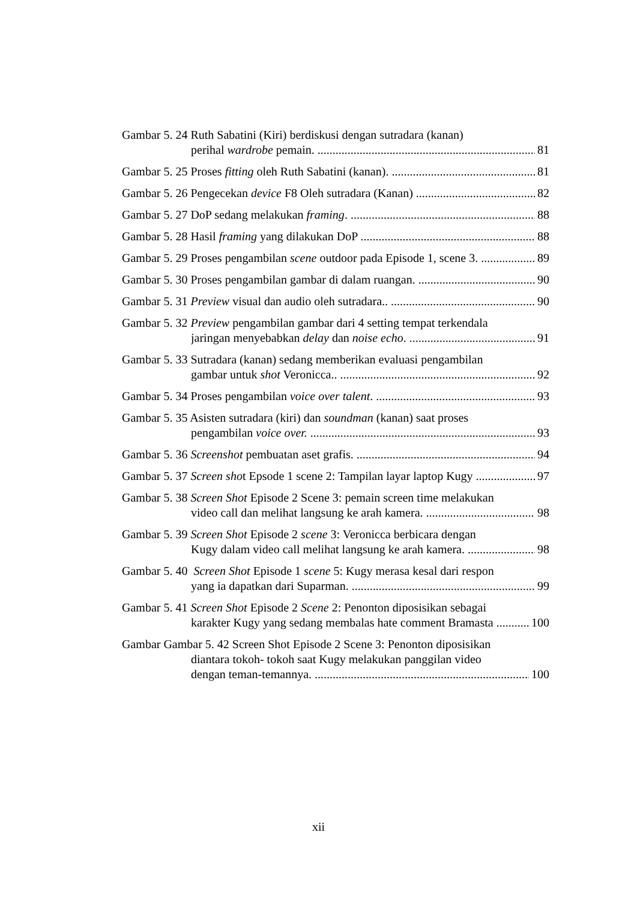Gambar 5. 24 Ruth Sabatini (Kiri) berdiskusi dengan sutradara (kanan)
perihal wardrobe pemain. 81
Gambar 5. 25 Proses fitting oleh Ruth Sabatini (kanan). 81
Gambar 5. 26 Pengecekan device F8 Oleh sutradara (Kanan) 82
Gambar 5. 27 DoP sedang melakukan framing. 88
Gambar 5. 28 Hasil framing yang dilakukan DoP 88
Gambar 5. 29 Proses pengambilan scene outdoor pada Episode 1, scene 3. 89
Gambar 5. 30 Proses pengambilan gambar di dalam ruangan. 90
Gambar 5. 31 Preview visual dan audio oleh sutradara.. 90
Gambar 5. 32 Preview pengambilan gambar dari 4 setting tempat terkendala
jaringan menyebabkan delay dan noise echo. 91
Gambar 5. 33 Sutradara (kanan) sedang memberikan evaluasi pengambilan
gambar untuk shot Veronicca.. 92
Gambar 5. 34 Proses pengambilan voice over talent. 93
Gambar 5. 35 Asisten sutradara (kiri) dan soundman (kanan) saat proses
pengambilan voice over. 93
Gambar 5. 36 Screenshot pembuatan aset grafis. 94
Gambar 5. 37 Screen shot Epsode 1 scene 2: Tampilan layar laptop Kugy 97
Gambar 5. 38 Screen Shot Episode 2 Scene 3: pemain screen time melakukan
video call dan melihat langsung ke arah kamera. 98
Gambar 5. 39 Screen Shot Episode 2 scene 3: Veronicca berbicara dengan
Kugy dalam video call melihat langsung ke arah kamera. 98
Gambar 5. 40 Screen Shot Episode 1 scene 5: Kugy merasa kesal dari respon
yang ia dapatkan dari Suparman. 99
Gambar 5. 41 Screen Shot Episode 2 Scene 2: Penonton diposisikan sebagai
karakter Kugy yang sedang membalas hate comment Bramasta 100
Gambar Gambar 5. 42 Screen Shot Episode 2 Scene 3: Penonton diposisikan
diantara tokoh- tokoh saat Kugy melakukan panggilan video
dengan teman-temannya. 100
xii